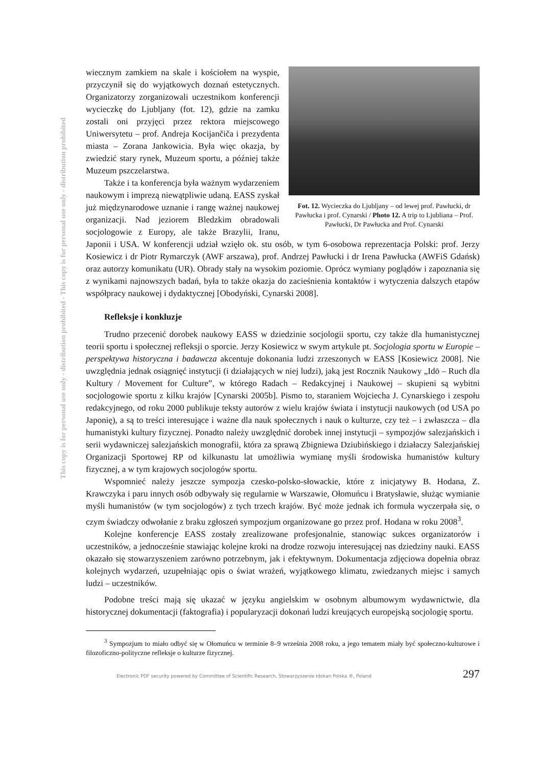This copy is for personal use only - distribution prohibited - This copy is for personal use only - distribution prohibited
Fot. 12. Wycieczka do Ljubljany – od lewej prof. Pawłucki, dr Pawłucka i prof. Cynarski / Photo 12. A trip to Ljubliana – Prof. Pawłucki, Dr Pawłucka and Prof. Cynarski
wiecznym zamkiem na skale i kościołem na wyspie, przyczynił się do wyjątkowych doznań estetycznych. Organizatorzy zorganizowali uczestnikom konferencji wycieczkę do Ljubljany (fot. 12), gdzie na zamku zostali oni przyjęci przez rektora miejscowego Uniwersytetu – prof. Andreja Kocijančiča i prezydenta miasta – Zorana Jankowicia. Była więc okazja, by zwiedzić stary rynek, Muzeum sportu, a później także Muzeum pszczelarstwa.
Także i ta konferencja była ważnym wydarzeniem naukowym i imprezą niewątpliwie udaną. EASS zyskał już międzynarodowe uznanie i rangę ważnej naukowej organizacji. Nad jeziorem Bledzkim obradowali socjologowie z Europy, ale także Brazylii, Iranu, Japonii i USA. W konferencji udział wzięło ok. stu osób, w tym 6-osobowa reprezentacja Polski: prof. Jerzy Kosiewicz i dr Piotr Rymarczyk (AWF arszawa), prof. Andrzej Pawłucki i dr Irena Pawłucka (AWFiS Gdańsk) oraz autorzy komunikatu (UR). Obrady stały na wysokim poziomie. Oprócz wymiany poglądów i zapoznania się z wynikami najnowszych badań, była to także okazja do zacieśnienia kontaktów i wytyczenia dalszych etapów współpracy naukowej i dydaktycznej [Obodyński, Cynarski 2008].
Refleksje i konkluzje
Trudno przecenić dorobek naukowy EASS w dziedzinie socjologii sportu, czy także dla humanistycznej teorii sportu i społecznej refleksji o sporcie. Jerzy Kosiewicz w swym artykule pt. Socjologia sportu w Europie – perspektywa historyczna i badawcza akcentuje dokonania ludzi zrzeszonych w EASS [Kosiewicz 2008]. Nie uwzględnia jednak osiągnięć instytucji (i działających w niej ludzi), jaką jest Rocznik Naukowy „Idō – Ruch dla Kultury / Movement for Culture”, w którego Radach – Redakcyjnej i Naukowej – skupieni są wybitni socjologowie sportu z kilku krajów [Cynarski 2005b]. Pismo to, staraniem Wojciecha J. Cynarskiego i zespołu redakcyjnego, od roku 2000 publikuje teksty autorów z wielu krajów świata i instytucji naukowych (od USA po Japonię), a są to treści interesujące i ważne dla nauk społecznych i nauk o kulturze, czy też – i zwłaszcza – dla humanistyki kultury fizycznej. Ponadto należy uwzględnić dorobek innej instytucji – sympozjów salezjańskich i serii wydawniczej salezjańskich monografii, która za sprawą Zbigniewa Dziubińskiego i działaczy Salezjańskiej Organizacji Sportowej RP od kilkunastu lat umożliwia wymianę myśli środowiska humanistów kultury fizycznej, a w tym krajowych socjologów sportu.
Wspomnieć należy jeszcze sympozja czesko-polsko-słowackie, które z inicjatywy B. Hodana, Z. Krawczyka i paru innych osób odbywały się regularnie w Warszawie, Ołomuńcu i Bratysławie, służąc wymianie myśli humanistów (w tym socjologów) z tych trzech krajów. Być może jednak ich formuła wyczerpała się, o czym świadczy odwołanie z braku zgłoszeń sympozjum organizowane go przez prof. Hodana w roku 2008<sup>3</sup>.
Kolejne konferencje EASS zostały zrealizowane profesjonalnie, stanowiąc sukces organizatorów i uczestników, a jednocześnie stawiając kolejne kroki na drodze rozwoju interesującej nas dziedziny nauki. EASS okazało się stowarzyszeniem zarówno potrzebnym, jak i efektywnym. Dokumentacja zdjęciowa dopełnia obraz kolejnych wydarzeń, uzupełniając opis o świat wrażeń, wyjątkowego klimatu, zwiedzanych miejsc i samych ludzi – uczestników.
Podobne treści mają się ukazać w języku angielskim w osobnym albumowym wydawnictwie, dla historycznej dokumentacji (faktografia) i popularyzacji dokonań ludzi kreujących europejską socjologię sportu.
<sup>3</sup> Sympozjum to miało odbyć się w Ołomuńcu w terminie 8–9 września 2008 roku, a jego tematem miały być społeczno-kulturowe i filozoficzno-polityczne refleksje o kulturze fizycznej.
Electronic PDF security powered by Committee of Scientific Research, Stowarzyszenie Idokan Polska ®, Poland 297